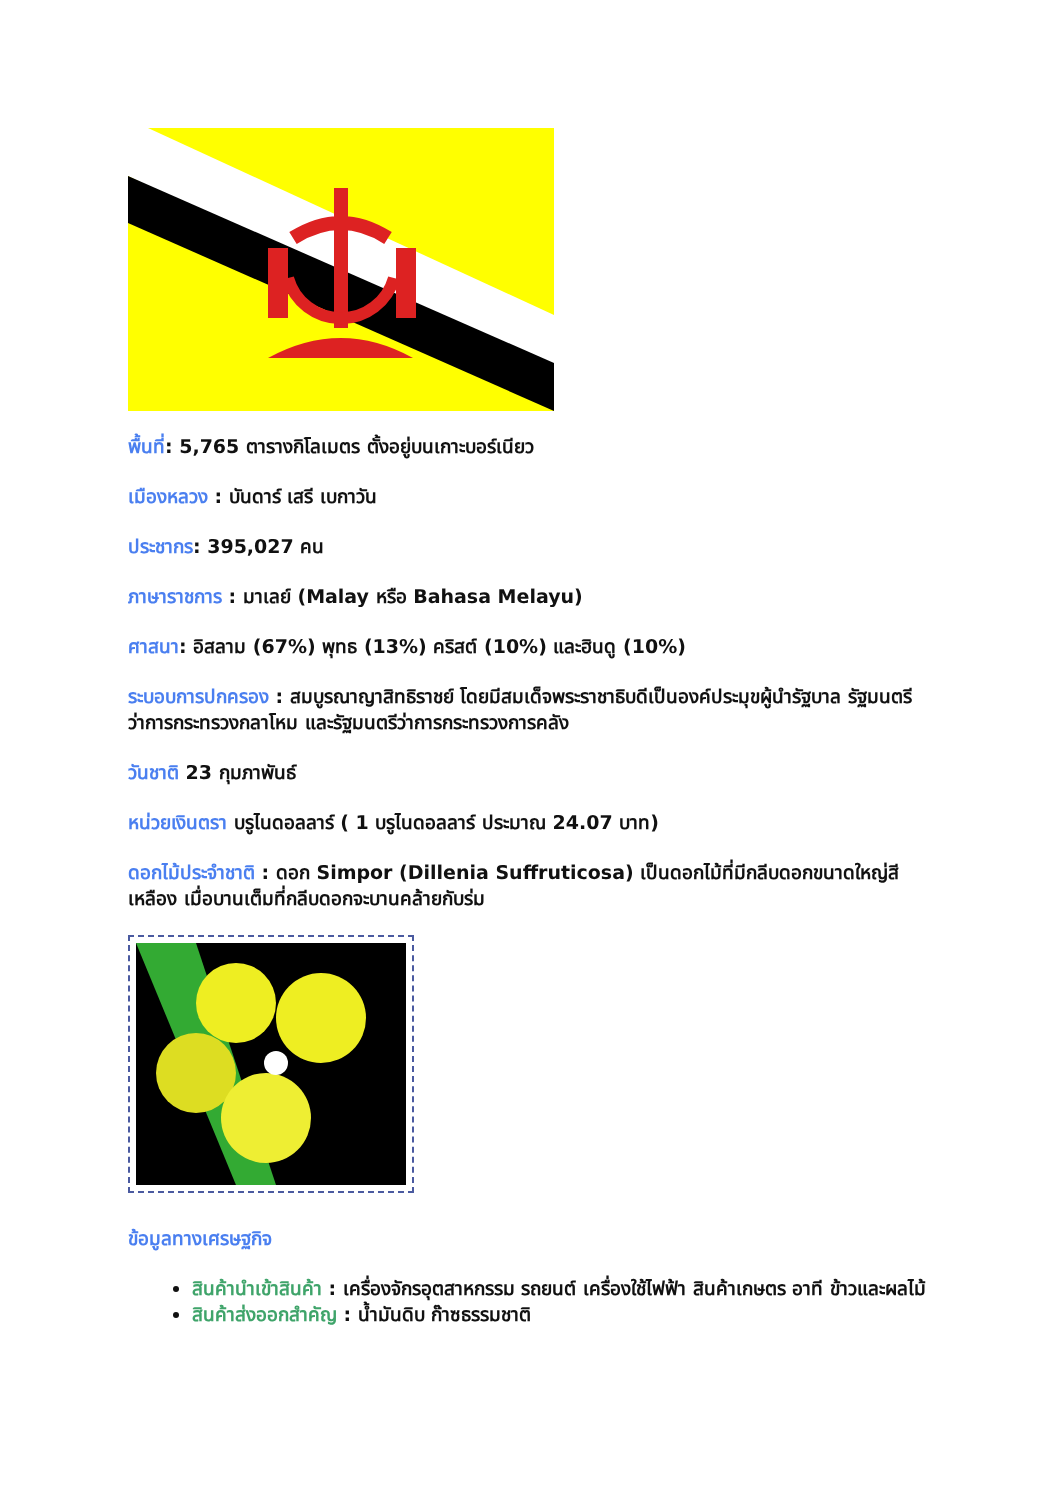พื้นที่: 5,765 ตารางกิโลเมตร ตั้งอยู่บนเกาะบอร์เนียว
เมืองหลวง : บันดาร์ เสรี เบกาวัน
ประชากร: 395,027 คน
ภาษาราชการ : มาเลย์ (Malay หรือ Bahasa Melayu)
ศาสนา: อิสลาม (67%) พุทธ (13%) คริสต์ (10%) และฮินดู (10%)
ระบอบการปกครอง : สมบูรณาญาสิทธิราชย์ โดยมีสมเด็จพระราชาธิบดีเป็นองค์ประมุขผู้นำรัฐบาล รัฐมนตรีว่าการกระทรวงกลาโหม และรัฐมนตรีว่าการกระทรวงการคลัง
วันชาติ 23 กุมภาพันธ์
หน่วยเงินตรา บรูไนดอลลาร์ ( 1 บรูไนดอลลาร์ ประมาณ 24.07 บาท)
ดอกไม้ประจำชาติ : ดอก Simpor (Dillenia Suffruticosa) เป็นดอกไม้ที่มีกลีบดอกขนาดใหญ่สีเหลือง เมื่อบานเต็มที่กลีบดอกจะบานคล้ายกับร่ม
ข้อมูลทางเศรษฐกิจ
สินค้านำเข้าสินค้า : เครื่องจักรอุตสาหกรรม รถยนต์ เครื่องใช้ไฟฟ้า สินค้าเกษตร อาที ข้าวและผลไม้
สินค้าส่งออกสำคัญ : น้ำมันดิบ ก๊าซธรรมชาติ